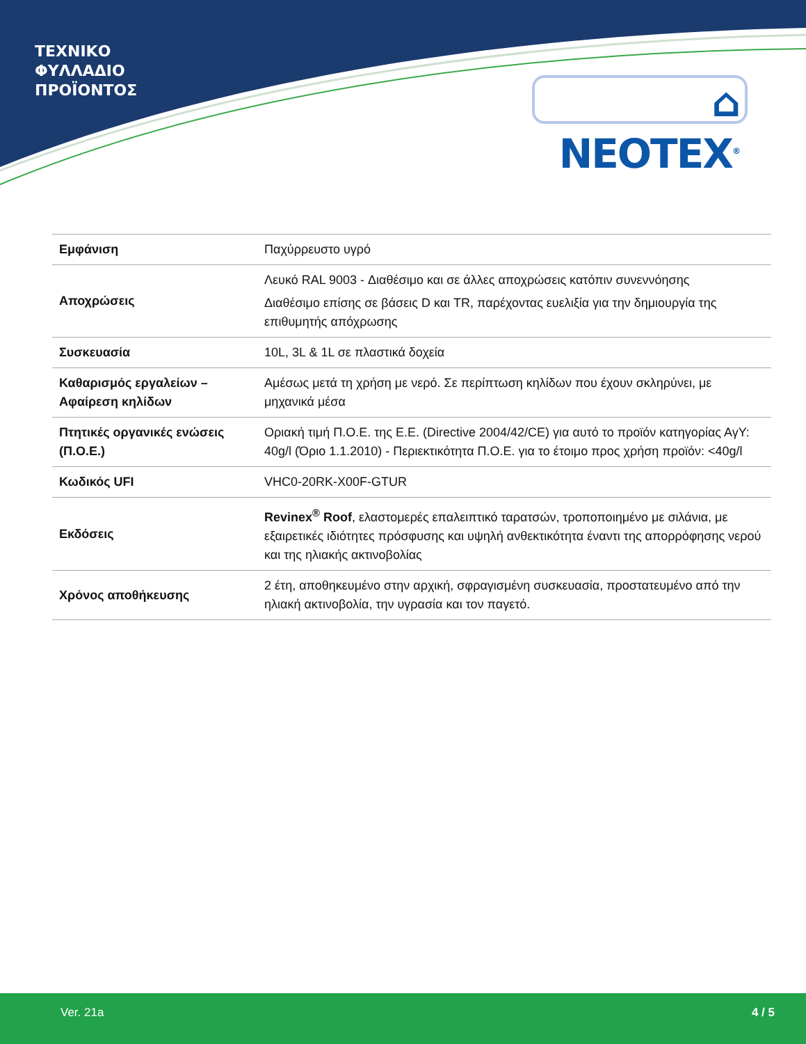ΤΕΧΝΙΚΟ
ΦΥΛΛΑΔΙΟ
ΠΡΟΪΟΝΤΟΣ
⌂ NEOTEX<sup>®</sup>
| Εμφάνιση | Παχύρρευστο υγρό |
| Αποχρώσεις | Λευκό RAL 9003 - Διαθέσιμο και σε άλλες αποχρώσεις κατόπιν συνεννόησης Διαθέσιμο επίσης σε βάσεις D και TR, παρέχοντας ευελιξία για την δημιουργία της επιθυμητής απόχρωσης |
| Συσκευασία | 10L, 3L & 1L σε πλαστικά δοχεία |
| Καθαρισμός εργαλείων – Αφαίρεση κηλίδων | Αμέσως μετά τη χρήση με νερό. Σε περίπτωση κηλίδων που έχουν σκληρύνει, με μηχανικά μέσα |
| Πτητικές οργανικές ενώσεις (Π.Ο.Ε.) | Οριακή τιμή Π.Ο.Ε. της Ε.Ε. (Directive 2004/42/CE) για αυτό το προϊόν κατηγορίας ΑγΥ: 40g/l (Όριο 1.1.2010) - Περιεκτικότητα Π.Ο.Ε. για το έτοιμο προς χρήση προϊόν: <40g/l |
| Κωδικός UFI | VHC0-20RK-X00F-GTUR |
| Εκδόσεις | Revinex<sup>®</sup> Roof , ελαστομερές επαλειπτικό ταρατσών, τροποποιημένο με σιλάνια, με εξαιρετικές ιδιότητες πρόσφυσης και υψηλή ανθεκτικότητα έναντι της απορρόφησης νερού και της ηλιακής ακτινοβολίας |
| Χρόνος αποθήκευσης | 2 έτη, αποθηκευμένο στην αρχική, σφραγισμένη συσκευασία, προστατευμένο από την ηλιακή ακτινοβολία, την υγρασία και τον παγετό. |
Ver. 21a 4 / 5